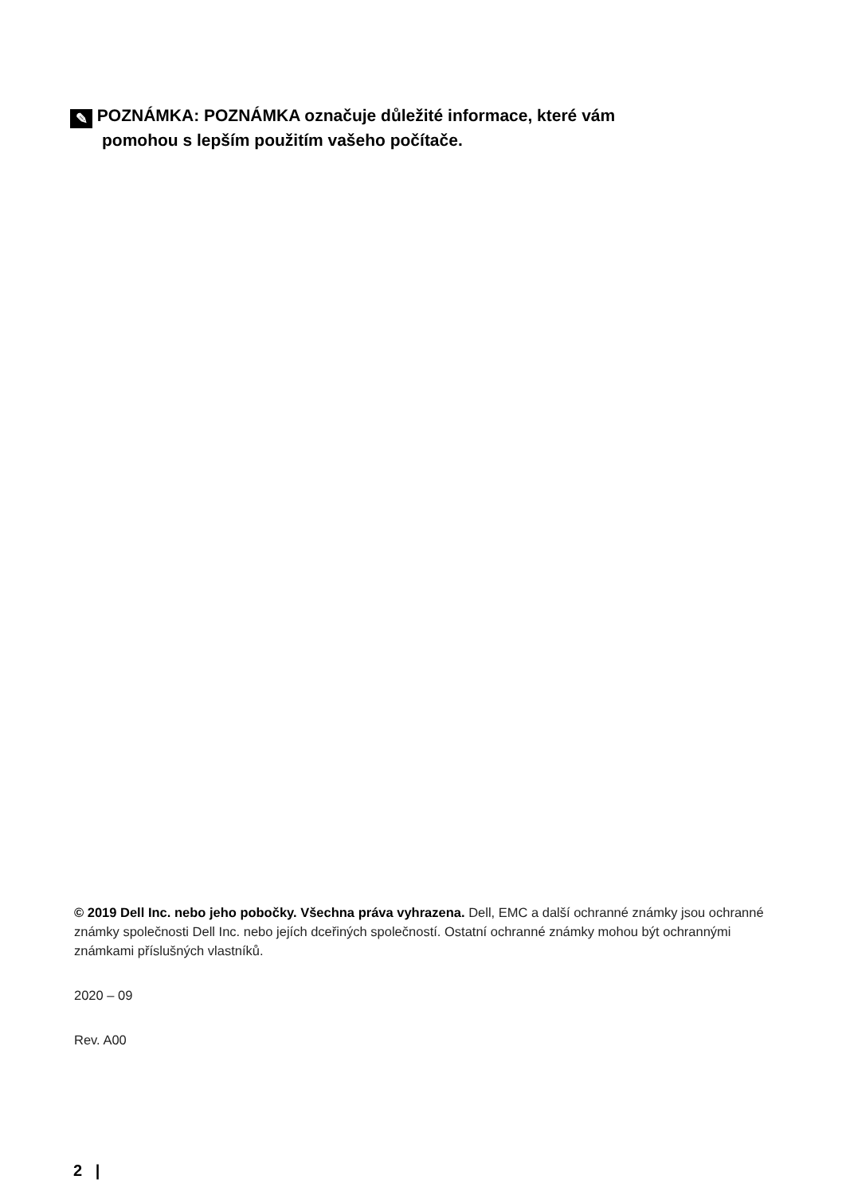✎ POZNÁMKA: POZNÁMKA označuje důležité informace, které vám
pomohou s lepším použitím vašeho počítače.
© 2019 Dell Inc. nebo jeho pobočky. Všechna práva vyhrazena. Dell, EMC a další ochranné známky jsou ochranné známky společnosti Dell Inc. nebo jejích dceřiných společností. Ostatní ochranné známky mohou být ochrannými známkami příslušných vlastníků.
2020 – 09
Rev. A00
2 |